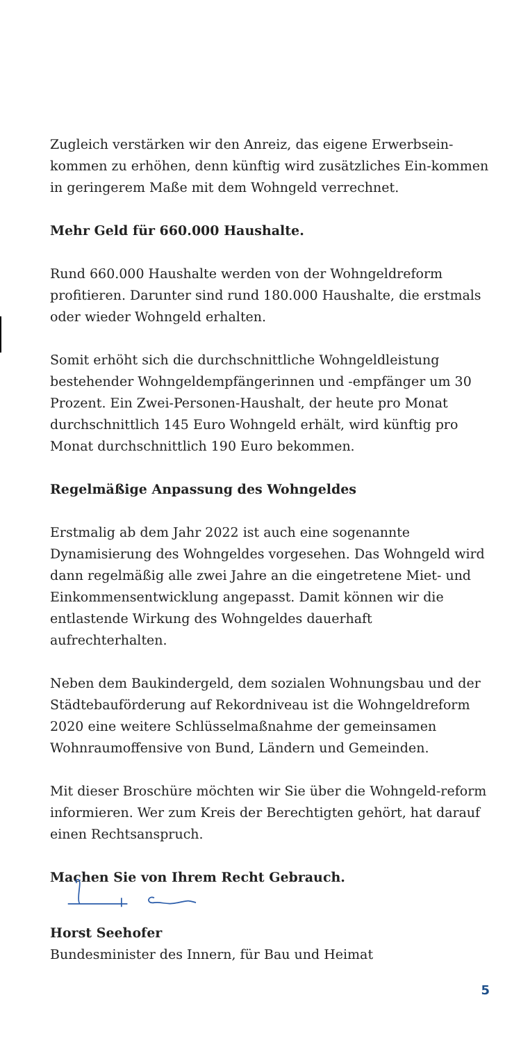Zugleich verstärken wir den Anreiz, das eigene Erwerbsein-kommen zu erhöhen, denn künftig wird zusätzliches Ein-kommen in geringerem Maße mit dem Wohngeld verrechnet.
Mehr Geld für 660.000 Haushalte.
Rund 660.000 Haushalte werden von der Wohngeldreform profitieren. Darunter sind rund 180.000 Haushalte, die erstmals oder wieder Wohngeld erhalten.
Somit erhöht sich die durchschnittliche Wohngeldleistung bestehender Wohngeldempfängerinnen und -empfänger um 30 Prozent. Ein Zwei-Personen-Haushalt, der heute pro Monat durchschnittlich 145 Euro Wohngeld erhält, wird künftig pro Monat durchschnittlich 190 Euro bekommen.
Regelmäßige Anpassung des Wohngeldes
Erstmalig ab dem Jahr 2022 ist auch eine sogenannte Dynamisierung des Wohngeldes vorgesehen. Das Wohngeld wird dann regelmäßig alle zwei Jahre an die eingetretene Miet- und Einkommensentwicklung angepasst. Damit können wir die entlastende Wirkung des Wohngeldes dauerhaft aufrechterhalten.
Neben dem Baukindergeld, dem sozialen Wohnungsbau und der Städtebauförderung auf Rekordniveau ist die Wohngeldreform 2020 eine weitere Schlüsselmaßnahme der gemeinsamen Wohnraumoffensive von Bund, Ländern und Gemeinden.
Mit dieser Broschüre möchten wir Sie über die Wohngeld-reform informieren. Wer zum Kreis der Berechtigten gehört, hat darauf einen Rechtsanspruch.
Machen Sie von Ihrem Recht Gebrauch.
Horst Seehofer
Bundesminister des Innern, für Bau und Heimat
5